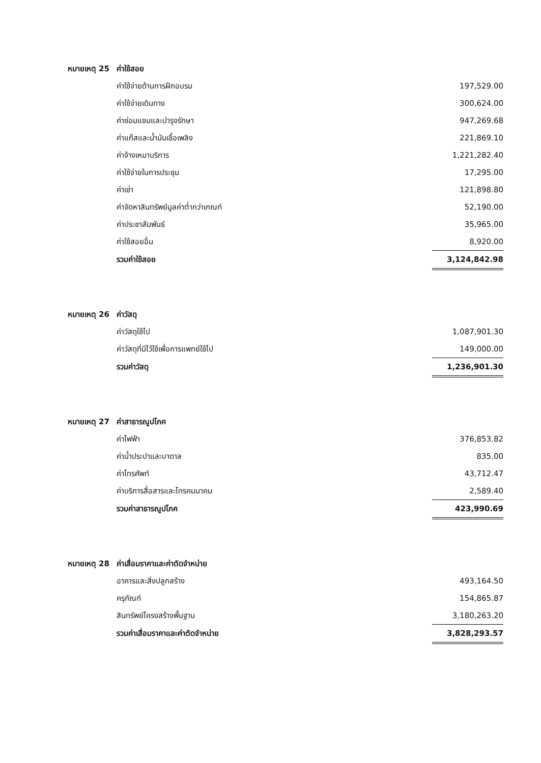| หมายเหตุ 25 | ค่าใช้สอย | |
| | ค่าใช้จ่ายด้านการฝึกอบรม | 197,529.00 |
| | ค่าใช้จ่ายเดินทาง | 300,624.00 |
| | ค่าซ่อมแซมและบำรุงรักษา | 947,269.68 |
| | ค่าแก๊สและน้ำมันเชื้อเพลิง | 221,869.10 |
| | ค่าจ้างเหมาบริการ | 1,221,282.40 |
| | ค่าใช้จ่ายในการประชุม | 17,295.00 |
| | ค่าเช่า | 121,898.80 |
| | ค่าจัดหาสินทรัพย์มูลค่าต่ำกว่าเกณฑ์ | 52,190.00 |
| | ค่าประชาสัมพันธ์ | 35,965.00 |
| | ค่าใช้สอยอื่น | 8,920.00 |
| | รวมค่าใช้สอย | 3,124,842.98 |
| หมายเหตุ 26 | ค่าวัสดุ | |
| | ค่าวัสดุใช้ไป | 1,087,901.30 |
| | ค่าวัสดุที่มีไว้ใช้เพื่อการแพทย์ใช้ไป | 149,000.00 |
| | รวมค่าวัสดุ | 1,236,901.30 |
| หมายเหตุ 27 | ค่าสาธารณูปโภค | |
| | ค่าไฟฟ้า | 376,853.82 |
| | ค่าน้ำประปาและบาดาล | 835.00 |
| | ค่าโทรศัพท์ | 43,712.47 |
| | ค่าบริการสื่อสารและโทรคมนาคม | 2,589.40 |
| | รวมค่าสาธารณูปโภค | 423,990.69 |
| หมายเหตุ 28 | ค่าเสื่อมราคาและค่าตัดจำหน่าย | |
| | อาคารและสิ่งปลูกสร้าง | 493,164.50 |
| | ครุภัณฑ์ | 154,865.87 |
| | สินทรัพย์โครงสร้างพื้นฐาน | 3,180,263.20 |
| | รวมค่าเสื่อมราคาและค่าตัดจำหน่าย | 3,828,293.57 |